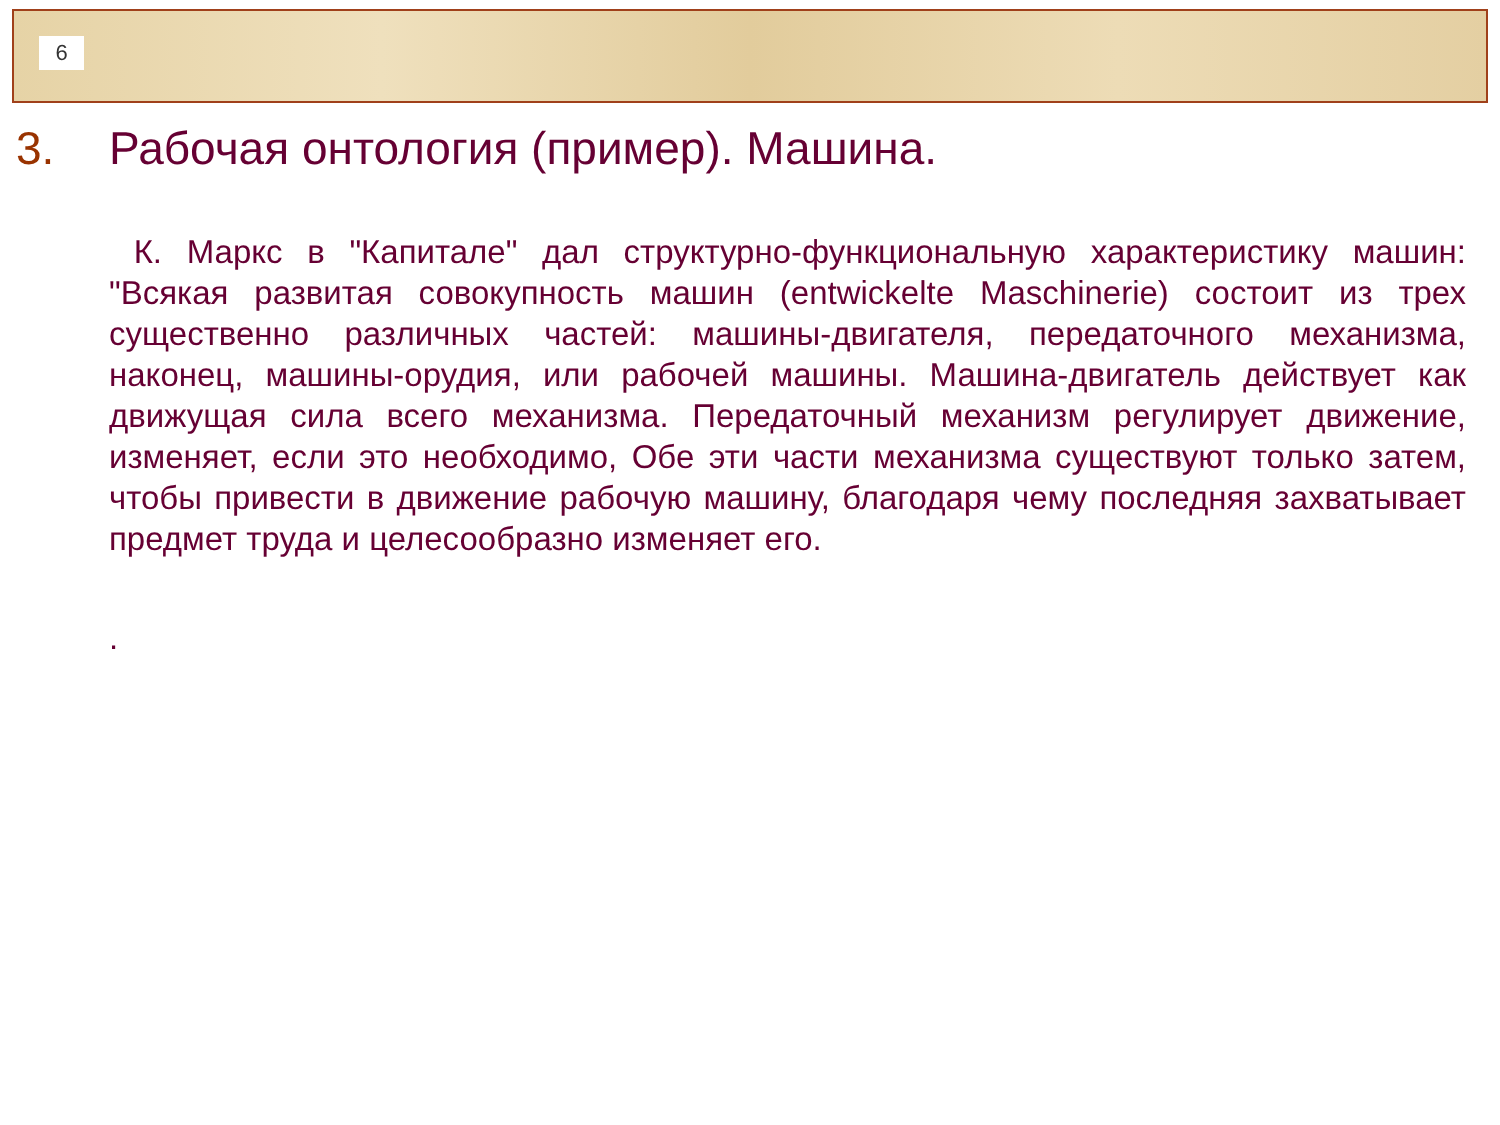6
3. Рабочая онтология (пример). Машина.
К. Маркс в "Капитале" дал структурно-функциональную характеристику машин: "Всякая развитая совокупность машин (entwickelte Maschinerie) состоит из трех существенно различных частей: машины-двигателя, передаточного механизма, наконец, машины-орудия, или рабочей машины. Машина-двигатель действует как движущая сила всего механизма. Передаточный механизм регулирует движение, изменяет, если это необходимо, Обе эти части механизма существуют только затем, чтобы привести в движение рабочую машину, благодаря чему последняя захватывает предмет труда и целесообразно изменяет его.
.